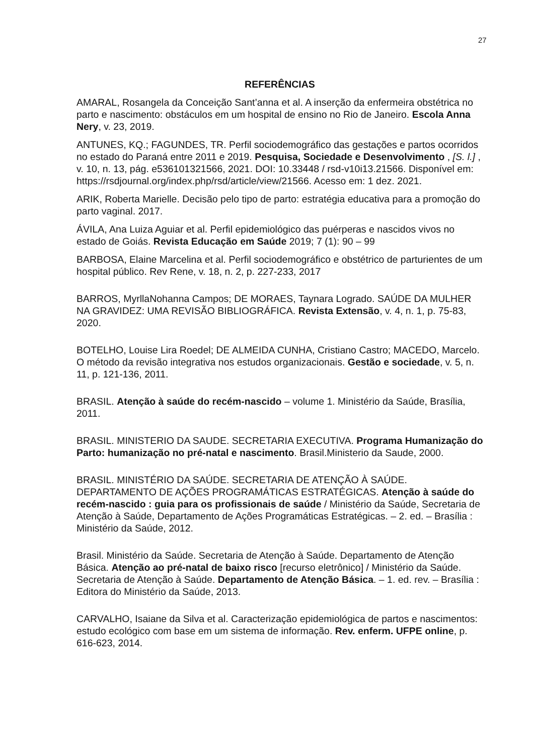27
REFERÊNCIAS
AMARAL, Rosangela da Conceição Sant’anna et al. A inserção da enfermeira obstétrica no parto e nascimento: obstáculos em um hospital de ensino no Rio de Janeiro. Escola Anna Nery, v. 23, 2019.
ANTUNES, KQ.; FAGUNDES, TR. Perfil sociodemográfico das gestações e partos ocorridos no estado do Paraná entre 2011 e 2019. Pesquisa, Sociedade e Desenvolvimento , [S. l.] , v. 10, n. 13, pág. e536101321566, 2021. DOI: 10.33448 / rsd-v10i13.21566. Disponível em: https://rsdjournal.org/index.php/rsd/article/view/21566. Acesso em: 1 dez. 2021.
ARIK, Roberta Marielle. Decisão pelo tipo de parto: estratégia educativa para a promoção do parto vaginal. 2017.
ÁVILA, Ana Luiza Aguiar et al. Perfil epidemiológico das puérperas e nascidos vivos no estado de Goiás. Revista Educação em Saúde 2019; 7 (1): 90 – 99
BARBOSA, Elaine Marcelina et al. Perfil sociodemográfico e obstétrico de parturientes de um hospital público. Rev Rene, v. 18, n. 2, p. 227-233, 2017
BARROS, MyrllaNohanna Campos; DE MORAES, Taynara Lograd­o. SAÚDE DA MULHER NA GRAVIDEZ: UMA REVISÃO BIBLIOGRÁFICA. Revista Extensão, v. 4, n. 1, p. 75-83, 2020.
BOTELHO, Louise Lira Roedel; DE ALMEIDA CUNHA, Cristiano Castro; MACEDO, Marcelo. O método da revisão integrativa nos estudos organizacionais. Gestão e sociedade, v. 5, n. 11, p. 121-136, 2011.
BRASIL. Atenção à saúde do recém-nascido – volume 1. Ministério da Saúde, Brasília, 2011.
BRASIL. MINISTERIO DA SAUDE. SECRETARIA EXECUTIVA. Programa Humanização do Parto: humanização no pré-natal e nascimento. Brasil.Ministerio da Saude, 2000.
BRASIL. MINISTÉRIO DA SAÚDE. SECRETARIA DE ATENÇÃO À SAÚDE. DEPARTAMENTO DE AÇÕES PROGRAMÁTICAS ESTRATÉGICAS. Atenção à saúde do recém-nascido : guia para os profissionais de saúde / Ministério da Saúde, Secretaria de Atenção à Saúde, Departamento de Ações Programáticas Estratégicas. – 2. ed. – Brasília : Ministério da Saúde, 2012.
Brasil. Ministério da Saúde. Secretaria de Atenção à Saúde. Departamento de Atenção Básica. Atenção ao pré-natal de baixo risco [recurso eletrônico] / Ministério da Saúde. Secretaria de Atenção à Saúde. Departamento de Atenção Básica. – 1. ed. rev. – Brasília : Editora do Ministério da Saúde, 2013.
CARVALHO, Isaiane da Silva et al. Caracterização epidemiológica de partos e nascimentos: estudo ecológico com base em um sistema de informação. Rev. enferm. UFPE online, p. 616-623, 2014.